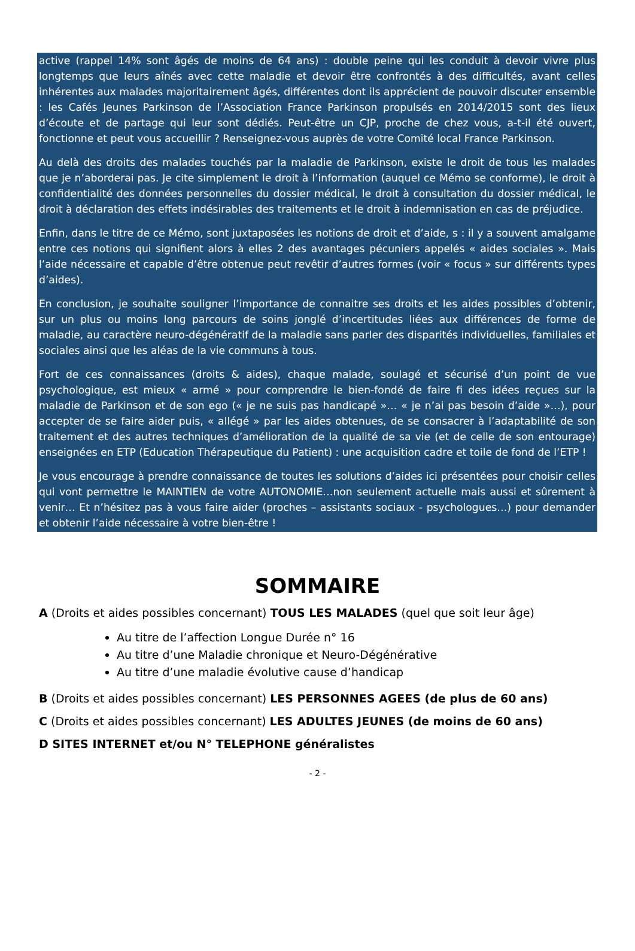active (rappel 14% sont âgés de moins de 64 ans) : double peine qui les conduit à devoir vivre plus longtemps que leurs aînés avec cette maladie et devoir être confrontés à des difficultés, avant celles inhérentes aux malades majoritairement âgés, différentes dont ils apprécient de pouvoir discuter ensemble : les Cafés Jeunes Parkinson de l’Association France Parkinson propulsés en 2014/2015 sont des lieux d’écoute et de partage qui leur sont dédiés. Peut-être un CJP, proche de chez vous, a-t-il été ouvert, fonctionne et peut vous accueillir ? Renseignez-vous auprès de votre Comité local France Parkinson.
Au delà des droits des malades touchés par la maladie de Parkinson, existe le droit de tous les malades que je n’aborderai pas. Je cite simplement le droit à l’information (auquel ce Mémo se conforme), le droit à confidentialité des données personnelles du dossier médical, le droit à consultation du dossier médical, le droit à déclaration des effets indésirables des traitements et le droit à indemnisation en cas de préjudice.
Enfin, dans le titre de ce Mémo, sont juxtaposées les notions de droit et d’aide, s : il y a souvent amalgame entre ces notions qui signifient alors à elles 2 des avantages pécuniers appelés « aides sociales ». Mais l’aide nécessaire et capable d’être obtenue peut revêtir d’autres formes (voir « focus » sur différents types d’aides).
En conclusion, je souhaite souligner l’importance de connaitre ses droits et les aides possibles d’obtenir, sur un plus ou moins long parcours de soins jonglé d’incertitudes liées aux différences de forme de maladie, au caractère neuro-dégénératif de la maladie sans parler des disparités individuelles, familiales et sociales ainsi que les aléas de la vie communs à tous.
Fort de ces connaissances (droits & aides), chaque malade, soulagé et sécurisé d’un point de vue psychologique, est mieux « armé » pour comprendre le bien-fondé de faire fi des idées reçues sur la maladie de Parkinson et de son ego (« je ne suis pas handicapé »… « je n’ai pas besoin d’aide »…), pour accepter de se faire aider puis, « allégé » par les aides obtenues, de se consacrer à l’adaptabilité de son traitement et des autres techniques d’amélioration de la qualité de sa vie (et de celle de son entourage) enseignées en ETP (Education Thérapeutique du Patient) : une acquisition cadre et toile de fond de l’ETP !
Je vous encourage à prendre connaissance de toutes les solutions d’aides ici présentées pour choisir celles qui vont permettre le MAINTIEN de votre AUTONOMIE…non seulement actuelle mais aussi et sûrement à venir… Et n’hésitez pas à vous faire aider (proches – assistants sociaux - psychologues…) pour demander et obtenir l’aide nécessaire à votre bien-être !
SOMMAIRE
A (Droits et aides possibles concernant) TOUS LES MALADES (quel que soit leur âge)
Au titre de l’affection Longue Durée n° 16
Au titre d’une Maladie chronique et Neuro-Dégénérative
Au titre d’une maladie évolutive cause d’handicap
B (Droits et aides possibles concernant) LES PERSONNES AGEES (de plus de 60 ans)
C (Droits et aides possibles concernant) LES ADULTES JEUNES (de moins de 60 ans)
D SITES INTERNET et/ou N° TELEPHONE généralistes
- 2 -